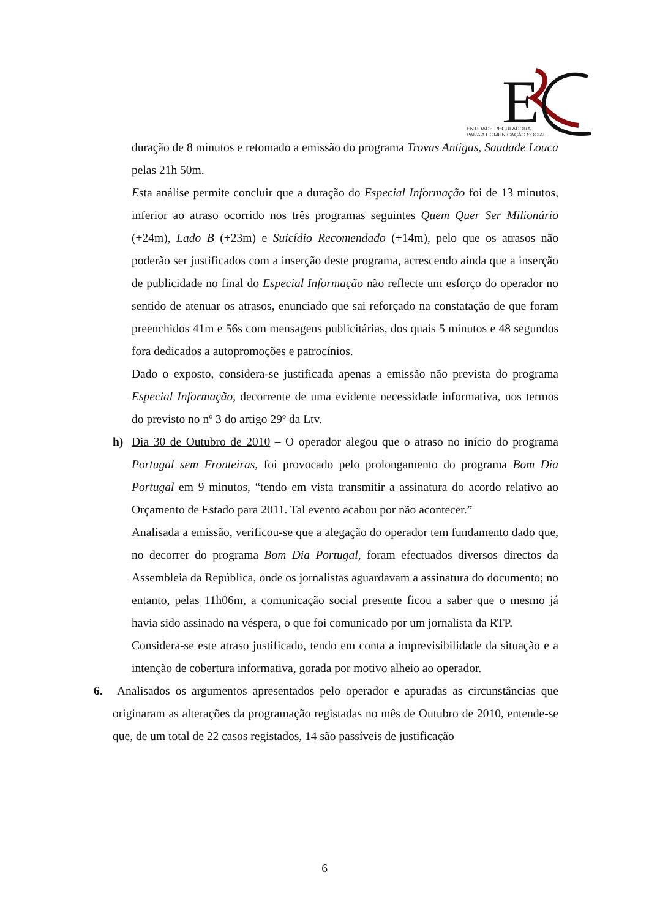E
ENTIDADE REGULADORA
PARA A COMUNICAÇÃO SOCIAL
duração de 8 minutos e retomado a emissão do programa Trovas Antigas, Saudade Louca pelas 21h 50m.
Esta análise permite concluir que a duração do Especial Informação foi de 13 minutos, inferior ao atraso ocorrido nos três programas seguintes Quem Quer Ser Milionário (+24m), Lado B (+23m) e Suicídio Recomendado (+14m), pelo que os atrasos não poderão ser justificados com a inserção deste programa, acrescendo ainda que a inserção de publicidade no final do Especial Informação não reflecte um esforço do operador no sentido de atenuar os atrasos, enunciado que sai reforçado na constatação de que foram preenchidos 41m e 56s com mensagens publicitárias, dos quais 5 minutos e 48 segundos fora dedicados a autopromoções e patrocínios.
Dado o exposto, considera-se justificada apenas a emissão não prevista do programa Especial Informação, decorrente de uma evidente necessidade informativa, nos termos do previsto no nº 3 do artigo 29º da Ltv.
h) Dia 30 de Outubro de 2010 – O operador alegou que o atraso no início do programa Portugal sem Fronteiras, foi provocado pelo prolongamento do programa Bom Dia Portugal em 9 minutos, “tendo em vista transmitir a assinatura do acordo relativo ao Orçamento de Estado para 2011. Tal evento acabou por não acontecer.”
Analisada a emissão, verificou-se que a alegação do operador tem fundamento dado que, no decorrer do programa Bom Dia Portugal, foram efectuados diversos directos da Assembleia da República, onde os jornalistas aguardavam a assinatura do documento; no entanto, pelas 11h06m, a comunicação social presente ficou a saber que o mesmo já havia sido assinado na véspera, o que foi comunicado por um jornalista da RTP.
Considera-se este atraso justificado, tendo em conta a imprevisibilidade da situação e a intenção de cobertura informativa, gorada por motivo alheio ao operador.
6. Analisados os argumentos apresentados pelo operador e apuradas as circunstâncias que originaram as alterações da programação registadas no mês de Outubro de 2010, entende-se que, de um total de 22 casos registados, 14 são passíveis de justificação
6